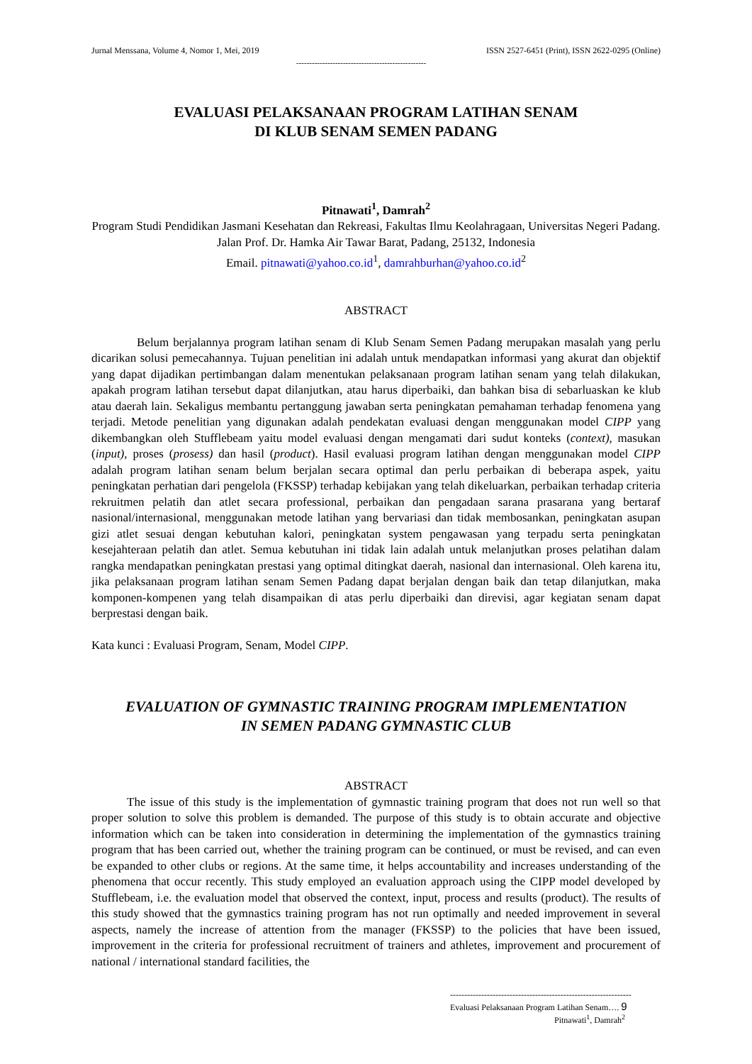Jurnal Menssana, Volume 4, Nomor 1, Mei, 2019 ISSN 2527-6451 (Print), ISSN 2622-0295 (Online)
--------------------------------------------------
EVALUASI PELAKSANAAN PROGRAM LATIHAN SENAM
DI KLUB SENAM SEMEN PADANG
Pitnawati<sup>1</sup>, Damrah<sup>2</sup>
Program Studi Pendidikan Jasmani Kesehatan dan Rekreasi, Fakultas Ilmu Keolahragaan, Universitas Negeri Padang. Jalan Prof. Dr. Hamka Air Tawar Barat, Padang, 25132, Indonesia
Email. pitnawati@yahoo.co.id<sup>1</sup>, damrahburhan@yahoo.co.id<sup>2</sup>
ABSTRACT
Belum berjalannya program latihan senam di Klub Senam Semen Padang merupakan masalah yang perlu dicarikan solusi pemecahannya. Tujuan penelitian ini adalah untuk mendapatkan informasi yang akurat dan objektif yang dapat dijadikan pertimbangan dalam menentukan pelaksanaan program latihan senam yang telah dilakukan, apakah program latihan tersebut dapat dilanjutkan, atau harus diperbaiki, dan bahkan bisa di sebarluaskan ke klub atau daerah lain. Sekaligus membantu pertanggung jawaban serta peningkatan pemahaman terhadap fenomena yang terjadi. Metode penelitian yang digunakan adalah pendekatan evaluasi dengan menggunakan model CIPP yang dikembangkan oleh Stufflebeam yaitu model evaluasi dengan mengamati dari sudut konteks (context), masukan (input), proses (prosess) dan hasil (product). Hasil evaluasi program latihan dengan menggunakan model CIPP adalah program latihan senam belum berjalan secara optimal dan perlu perbaikan di beberapa aspek, yaitu peningkatan perhatian dari pengelola (FKSSP) terhadap kebijakan yang telah dikeluarkan, perbaikan terhadap criteria rekruitmen pelatih dan atlet secara professional, perbaikan dan pengadaan sarana prasarana yang bertaraf nasional/internasional, menggunakan metode latihan yang bervariasi dan tidak membosankan, peningkatan asupan gizi atlet sesuai dengan kebutuhan kalori, peningkatan system pengawasan yang terpadu serta peningkatan kesejahteraan pelatih dan atlet. Semua kebutuhan ini tidak lain adalah untuk melanjutkan proses pelatihan dalam rangka mendapatkan peningkatan prestasi yang optimal ditingkat daerah, nasional dan internasional. Oleh karena itu, jika pelaksanaan program latihan senam Semen Padang dapat berjalan dengan baik dan tetap dilanjutkan, maka komponen-kompenen yang telah disampaikan di atas perlu diperbaiki dan direvisi, agar kegiatan senam dapat berprestasi dengan baik.
Kata kunci : Evaluasi Program, Senam, Model CIPP.
EVALUATION OF GYMNASTIC TRAINING PROGRAM IMPLEMENTATION
IN SEMEN PADANG GYMNASTIC CLUB
ABSTRACT
The issue of this study is the implementation of gymnastic training program that does not run well so that proper solution to solve this problem is demanded. The purpose of this study is to obtain accurate and objective information which can be taken into consideration in determining the implementation of the gymnastics training program that has been carried out, whether the training program can be continued, or must be revised, and can even be expanded to other clubs or regions. At the same time, it helps accountability and increases understanding of the phenomena that occur recently. This study employed an evaluation approach using the CIPP model developed by Stufflebeam, i.e. the evaluation model that observed the context, input, process and results (product). The results of this study showed that the gymnastics training program has not run optimally and needed improvement in several aspects, namely the increase of attention from the manager (FKSSP) to the policies that have been issued, improvement in the criteria for professional recruitment of trainers and athletes, improvement and procurement of national / international standard facilities, the
----------------------------------------------------------------
Evaluasi Pelaksanaan Program Latihan Senam…. 9
Pitnawati<sup>1</sup>, Damrah<sup>2</sup>